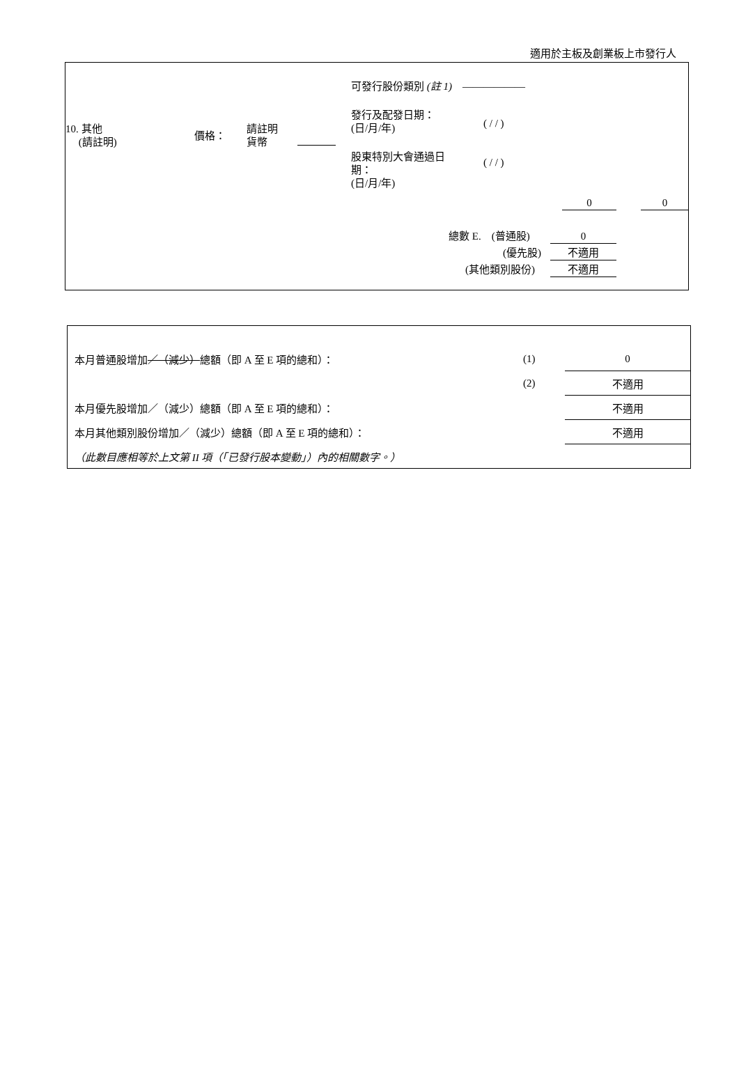適用於主板及創業板上市發行人
可發行股份類別 (註 1)　——————
10. 其他
　 (請註明)
價格：
請註明
貨幣
發行及配發日期：
(日/月/年)
( / / )
股東特別大會通過日
期：
(日/月/年)
( / / )
0 0
總數 E.　(普通股) 0
(優先股) 不適用
(其他類別股份) 不適用
| 本月普通股增加 ／（減少） 總額（即 A 至 E 項的總和）： | (1) | 0 |
| | (2) | 不適用 |
| 本月優先股增加／（減少）總額（即 A 至 E 項的總和）： | | 不適用 |
| 本月其他類別股份增加／（減少）總額（即 A 至 E 項的總和）： | | 不適用 |
| （此數目應相等於上文第 II 項（「已發行股本變動」）內的相關數字。） | | |